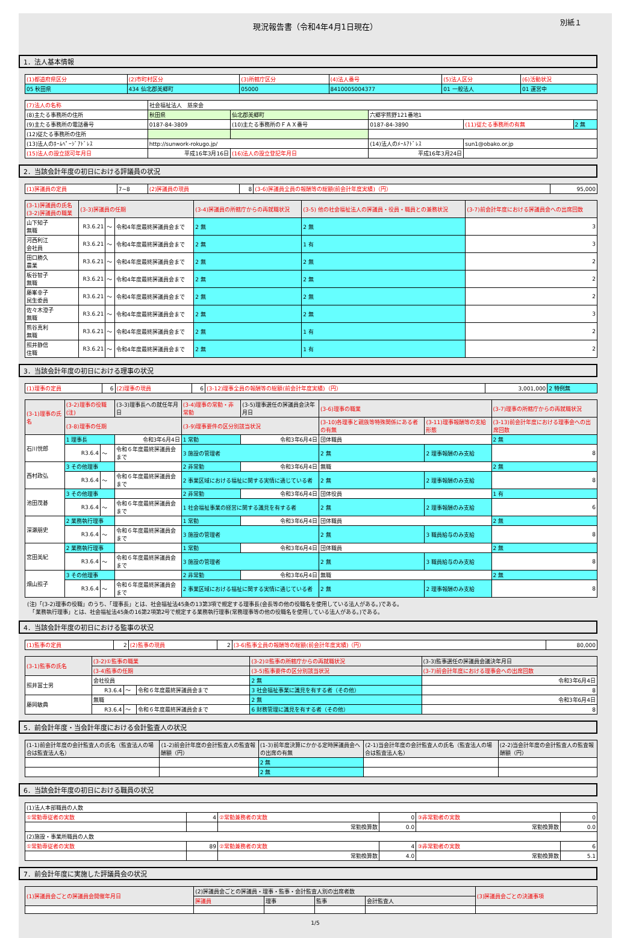現況報告書（令和4年4月1日現在） 別紙１
1．法人基本情報
| (1)都道府県区分 | (2)市町村区分 | (3)所轄庁区分 | (4)法人番号 | (5)法人区分 | (6)活動状況 |
| 05 秋田県 | 434 仙北郡美郷町 | 05000 | 8410005004377 | 01 一般法人 | 01 運営中 |
| (7)法人の名称 | 社会福祉法人 慈泉会 | | | | |
| (8)主たる事務所の住所 | 秋田県 | 仙北郡美郷町 | 六郷字熊野121番地1 | | |
| (9)主たる事務所の電話番号 | 0187-84-3809 | (10)主たる事務所のＦＡＸ番号 | 0187-84-3890 | (11)従たる事務所の有無 | 2 無 |
| (12)従たる事務所の住所 | | | | | |
| (13)法人のﾎｰﾑﾍﾟｰｼﾞｱﾄﾞﾚｽ | http://sunwork-rokugo.jp/ | | (14)法人のﾒｰﾙｱﾄﾞﾚｽ | sun1@obako.or.jp | |
| (15)法人の設立認可年月日 | 平成16年3月16日 | (16)法人の設立登記年月日 | 平成16年3月24日 | | |
2．当該会計年度の初日における評議員の状況
| (1)評議員の定員 | 7~8 | (2)評議員の現員 | 8 | (3-6)評議員全員の報酬等の総額(前会計年度実績)（円） | 95,000 |
| (3-1)評議員の氏名 (3-2)評議員の職業 | (3-3)評議員の任期 | | | (3-4)評議員の所轄庁からの再就職状況 | (3-5) 他の社会福祉法人の評議員・役員・職員との兼務状況 | (3-7)前会計年度における評議員会への出席回数 |
| --- | --- | --- | --- | --- | --- | --- |
| 山下知子 無職 | R3.6.21 | ～ | 令和4年度最終評議員会まで | 2 無 | 2 無 | 3 |
| 河西利江 会社員 | R3.6.21 | ～ | 令和4年度最終評議員会まで | 2 無 | 1 有 | 3 |
| 田口勝久 農業 | R3.6.21 | ～ | 令和4年度最終評議員会まで | 2 無 | 2 無 | 2 |
| 板谷智子 無職 | R3.6.21 | ～ | 令和4年度最終評議員会まで | 2 無 | 2 無 | 2 |
| 藤峯幸子 民生委員 | R3.6.21 | ～ | 令和4年度最終評議員会まで | 2 無 | 2 無 | 2 |
| 佐々木澄子 無職 | R3.6.21 | ～ | 令和4年度最終評議員会まで | 2 無 | 2 無 | 3 |
| 熊谷真利 無職 | R3.6.21 | ～ | 令和4年度最終評議員会まで | 2 無 | 1 有 | 2 |
| 照井静信 住職 | R3.6.21 | ～ | 令和4年度最終評議員会まで | 2 無 | 1 有 | 2 |
3．当該会計年度の初日における理事の状況
| (1)理事の定員 | 6 | (2)理事の現員 | 6 | (3-12)理事全員の報酬等の総額(前会計年度実績)（円） | 3,001,000 | 2 特例無 |
| (3-1)理事の氏名 | (3-2)理事の役職(注) | | | (3-3)理事長への就任年月日 | (3-4)理事の常勤・非常勤 | (3-5)理事選任の評議員会決年月日 | (3-6)理事の職業 | | (3-7)理事の所轄庁からの再就職状況 |
| --- | --- | --- | --- | --- | --- | --- | --- | --- | --- |
| | (3-8)理事の任期 | | | | (3-9)理事要件の区分別該当状況 | | (3-10)各理事と親族等特殊関係にある者の有無 | (3-11)理事報酬等の支給形態 | (3-13)前会計年度における理事会への出席回数 |
| 石川悦郎 | 1 理事長 | | | 令和3年6月4日 | 1 常勤 | 令和3年6月4日 | 団体職員 | | 2 無 |
| | R3.6.4 | ～ | 令和６年度最終評議員会まで | | 3 施設の管理者 | | 2 無 | 2 理事報酬のみ支給 | 8 |
| 西村政弘 | 3 その他理事 | | | | 2 非常勤 | 令和3年6月4日 | 無職 | | 2 無 |
| | R3.6.4 | ～ | 令和６年度最終評議員会まで | | 2 事業区域における福祉に関する実情に通じている者 | | 2 無 | 2 理事報酬のみ支給 | 8 |
| 池田茂碁 | 3 その他理事 | | | | 2 非常勤 | 令和3年6月4日 | 団体役員 | | 1 有 |
| | R3.6.4 | ～ | 令和６年度最終評議員会まで | | 1 社会福祉事業の経営に関する識見を有する者 | | 2 無 | 2 理事報酬のみ支給 | 6 |
| 深瀬朋史 | 2 業務執行理事 | | | | 1 常勤 | 令和3年6月4日 | 団体職員 | | 2 無 |
| | R3.6.4 | ～ | 令和６年度最終評議員会まで | | 3 施設の管理者 | | 2 無 | 3 職員給与のみ支給 | 8 |
| 宮田美紀 | 2 業務執行理事 | | | | 1 常勤 | 令和3年6月4日 | 団体職員 | | 2 無 |
| | R3.6.4 | ～ | 令和６年度最終評議員会まで | | 3 施設の管理者 | | 2 無 | 3 職員給与のみ支給 | 8 |
| 畑山照子 | 3 その他理事 | | | | 2 非常勤 | 令和3年6月4日 | 無職 | | 2 無 |
| | R3.6.4 | ～ | 令和６年度最終評議員会まで | | 2 事業区域における福祉に関する実情に通じている者 | | 2 無 | 2 理事報酬のみ支給 | 8 |
(注)「(3-2)理事の役職」のうち、「理事長」とは、社会福祉法45条の13第3項で規定する理事長(会長等の他の役職名を使用している法人がある。)である。
　「業務執行理事」とは、社会福祉法45条の16第2項第2号で規定する業務執行理事(常務理事等の他の役職名を使用している法人がある。)である。
4．当該会計年度の初日における監事の状況
| (1)監事の定員 | 2 | (2)監事の現員 | 2 | (3-6)監事全員の報酬等の総額(前会計年度実績)（円） | 80,000 |
| (3-1)監事の氏名 | (3-2)①監事の職業 | | | (3-2)②監事の所轄庁からの再就職状況 | (3-3)監事選任の評議員会議決年月日 |
| --- | --- | --- | --- | --- | --- |
| | (3-4)監事の任期 | | | (3-5)監事要件の区分別該当状況 | (3-7)前会計年度における理事会への出席回数 |
| 照井冨士男 | 会社役員 | | | 2 無 | 令和3年6月4日 |
| | R3.6.4 | ～ | 令和６年度最終評議員会まで | 3 社会福祉事業に識見を有する者（その他） | 8 |
| 藤岡敏典 | 無職 | | | 2 無 | 令和3年6月4日 |
| | R3.6.4 | ～ | 令和６年度最終評議員会まで | 6 財務管理に識見を有する者（その他） | 8 |
5．前会計年度・当会計年度における会計監査人の状況
| (1-1)前会計年度の会計監査人の氏名（監査法人の場合は監査法人名） | (1-2)前会計年度の会計監査人の監査報酬額（円） | (1-3)前年度決算にかかる定時評議員会への出席の有無 | (2-1)当会計年度の会計監査人の氏名（監査法人の場合は監査法人名） | (2-2)当会計年度の会計監査人の監査報酬額（円） |
| --- | --- | --- | --- | --- |
| | | 2 無 | | |
| | | 2 無 | | |
6．当該会計年度の初日における職員の状況
| (1)法人本部職員の人数 | | | | | |
| ①常勤専従者の実数 | 4 | ②常勤兼務者の実数 | 0 | ③非常勤者の実数 | 0 |
| | | 常勤換算数 | 0.0 | 常勤換算数 | 0.0 |
| (2)施設・事業所職員の人数 | | | | | |
| ①常勤専従者の実数 | 89 | ②常勤兼務者の実数 | 4 | ③非常勤者の実数 | 6 |
| | | 常勤換算数 | 4.0 | 常勤換算数 | 5.1 |
7．前会計年度に実施した評議員会の状況
| (1)評議員会ごとの評議員会開催年月日 | (2)評議員会ごとの評議員・理事・監事・会計監査人別の出席者数 | | | | (3)評議員会ごとの決議事項 |
| --- | --- | --- | --- | --- | --- |
| | 評議員 | 理事 | 監事 | 会計監査人 | |
1/5